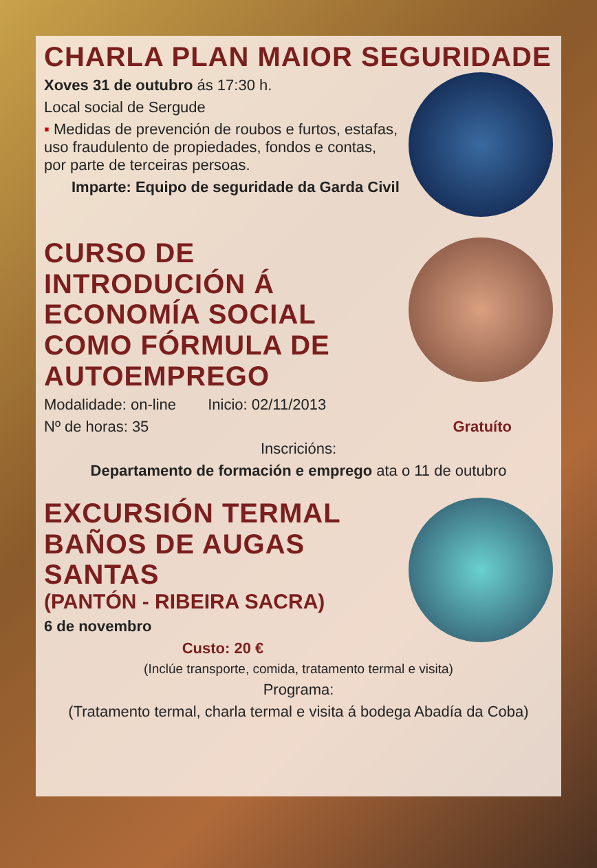CHARLA PLAN MAIOR SEGURIDADE
Xoves 31 de outubro ás 17:30 h.
Local social de Sergude
▪ Medidas de prevención de roubos e furtos, estafas, uso fraudulento de propiedades, fondos e contas, por parte de terceiras persoas.
Imparte: Equipo de seguridade da Garda Civil
CURSO DE INTRODUCIÓN Á ECONOMÍA SOCIAL COMO FÓRMULA DE AUTOEMPREGO
Modalidade: on-line Inicio: 02/11/2013
Nº de horas: 35 Gratuíto
Inscricións:
Departamento de formación e emprego ata o 11 de outubro
EXCURSIÓN TERMAL BAÑOS DE AUGAS SANTAS
(PANTÓN - RIBEIRA SACRA)
6 de novembro
Custo: 20 €
(Inclúe transporte, comida, tratamento termal e visita)
Programa:
(Tratamento termal, charla termal e visita á bodega Abadía da Coba)